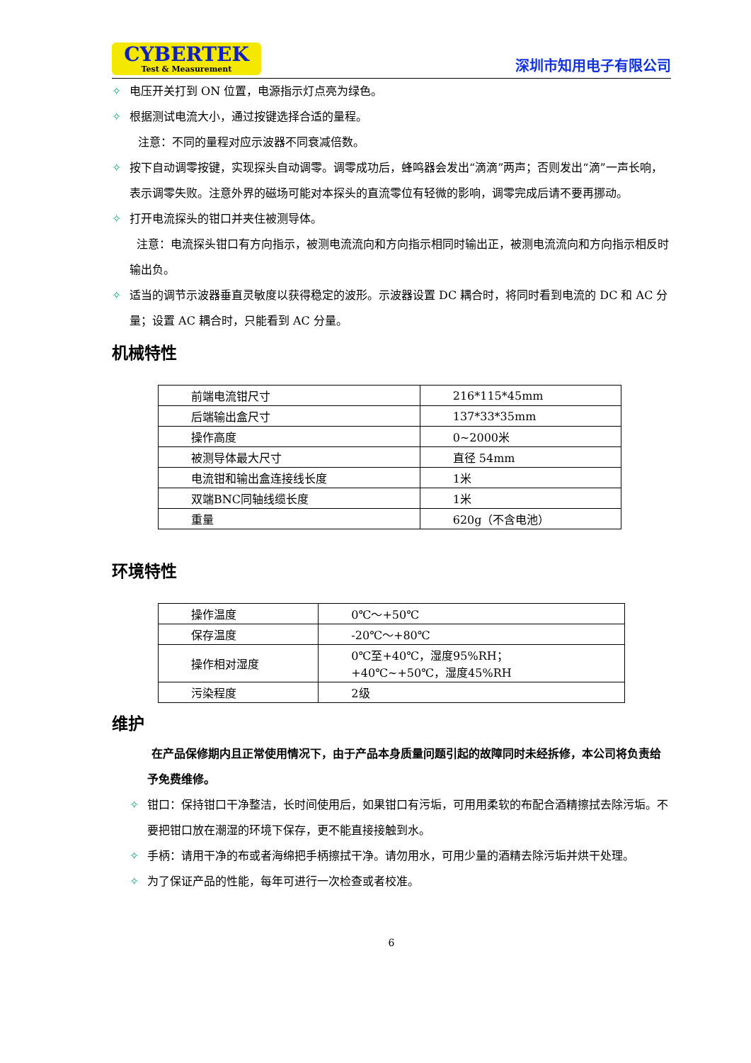CYBERTEK
Test & Measurement
深圳市知用电子有限公司
✧ 电压开关打到 ON 位置，电源指示灯点亮为绿色。
✧ 根据测试电流大小，通过按键选择合适的量程。
注意：不同的量程对应示波器不同衰减倍数。
✧ 按下自动调零按键，实现探头自动调零。调零成功后，蜂鸣器会发出“滴滴”两声；否则发出“滴”一声长响，表示调零失败。注意外界的磁场可能对本探头的直流零位有轻微的影响，调零完成后请不要再挪动。
✧ 打开电流探头的钳口并夹住被测导体。
注意：电流探头钳口有方向指示，被测电流流向和方向指示相同时输出正，被测电流流向和方向指示相反时输出负。
✧ 适当的调节示波器垂直灵敏度以获得稳定的波形。示波器设置 DC 耦合时，将同时看到电流的 DC 和 AC 分量；设置 AC 耦合时，只能看到 AC 分量。
机械特性
| 前端电流钳尺寸 | 216*115*45mm |
| 后端输出盒尺寸 | 137*33*35mm |
| 操作高度 | 0~2000米 |
| 被测导体最大尺寸 | 直径 54mm |
| 电流钳和输出盒连接线长度 | 1米 |
| 双端BNC同轴线缆长度 | 1米 |
| 重量 | 620g（不含电池） |
环境特性
| 操作温度 | 0℃～+50℃ |
| 保存温度 | -20℃～+80℃ |
| 操作相对湿度 | 0℃至+40℃，湿度95%RH； +40℃~+50℃，湿度45%RH |
| 污染程度 | 2级 |
维护
在产品保修期内且正常使用情况下，由于产品本身质量问题引起的故障同时未经拆修，本公司将负责给予免费维修。
✧ 钳口：保持钳口干净整洁，长时间使用后，如果钳口有污垢，可用用柔软的布配合酒精擦拭去除污垢。不要把钳口放在潮湿的环境下保存，更不能直接接触到水。
✧ 手柄：请用干净的布或者海绵把手柄擦拭干净。请勿用水，可用少量的酒精去除污垢并烘干处理。
✧ 为了保证产品的性能，每年可进行一次检查或者校准。
6